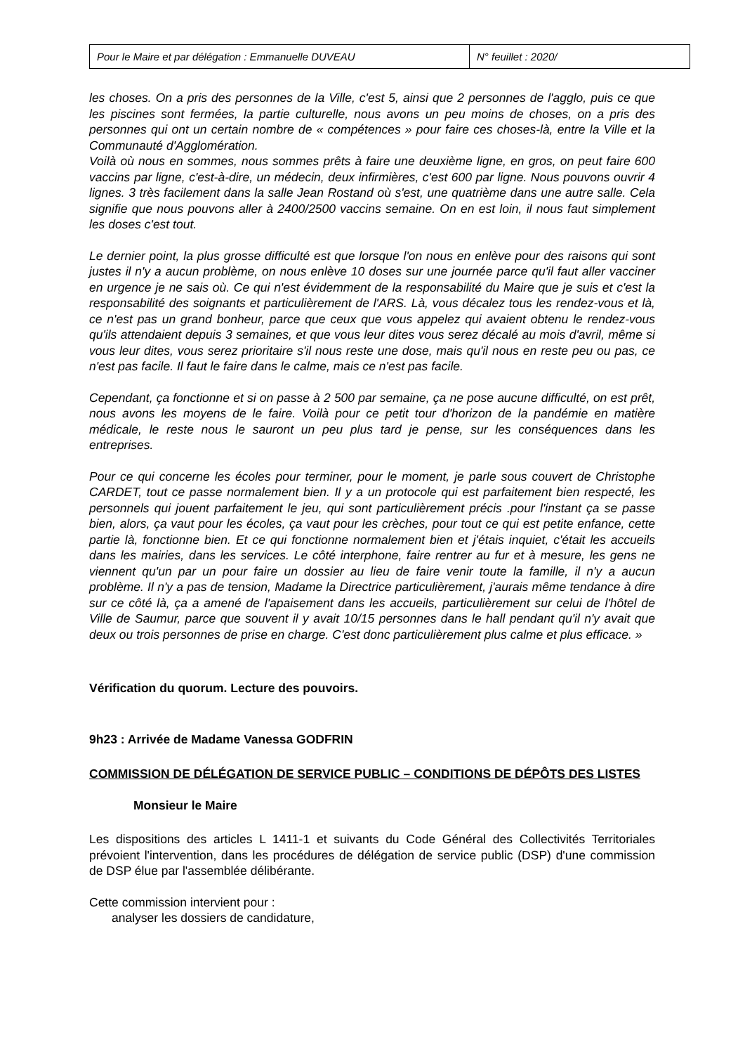| Pour le Maire et par délégation : Emmanuelle DUVEAU | N° feuillet : 2020/ |
les choses. On a pris des personnes de la Ville, c'est 5, ainsi que 2 personnes de l'agglo, puis ce que les piscines sont fermées, la partie culturelle, nous avons un peu moins de choses, on a pris des personnes qui ont un certain nombre de « compétences » pour faire ces choses-là, entre la Ville et la Communauté d'Agglomération.
Voilà où nous en sommes, nous sommes prêts à faire une deuxième ligne, en gros, on peut faire 600 vaccins par ligne, c'est-à-dire, un médecin, deux infirmières, c'est 600 par ligne. Nous pouvons ouvrir 4 lignes. 3 très facilement dans la salle Jean Rostand où s'est, une quatrième dans une autre salle. Cela signifie que nous pouvons aller à 2400/2500 vaccins semaine. On en est loin, il nous faut simplement les doses c'est tout.
Le dernier point, la plus grosse difficulté est que lorsque l'on nous en enlève pour des raisons qui sont justes il n'y a aucun problème, on nous enlève 10 doses sur une journée parce qu'il faut aller vacciner en urgence je ne sais où. Ce qui n'est évidemment de la responsabilité du Maire que je suis et c'est la responsabilité des soignants et particulièrement de l'ARS. Là, vous décalez tous les rendez-vous et là, ce n'est pas un grand bonheur, parce que ceux que vous appelez qui avaient obtenu le rendez-vous qu'ils attendaient depuis 3 semaines, et que vous leur dites vous serez décalé au mois d'avril, même si vous leur dites, vous serez prioritaire s'il nous reste une dose, mais qu'il nous en reste peu ou pas, ce n'est pas facile. Il faut le faire dans le calme, mais ce n'est pas facile.
Cependant, ça fonctionne et si on passe à 2 500 par semaine, ça ne pose aucune difficulté, on est prêt, nous avons les moyens de le faire. Voilà pour ce petit tour d'horizon de la pandémie en matière médicale, le reste nous le sauront un peu plus tard je pense, sur les conséquences dans les entreprises.
Pour ce qui concerne les écoles pour terminer, pour le moment, je parle sous couvert de Christophe CARDET, tout ce passe normalement bien. Il y a un protocole qui est parfaitement bien respecté, les personnels qui jouent parfaitement le jeu, qui sont particulièrement précis .pour l'instant ça se passe bien, alors, ça vaut pour les écoles, ça vaut pour les crèches, pour tout ce qui est petite enfance, cette partie là, fonctionne bien. Et ce qui fonctionne normalement bien et j'étais inquiet, c'était les accueils dans les mairies, dans les services. Le côté interphone, faire rentrer au fur et à mesure, les gens ne viennent qu'un par un pour faire un dossier au lieu de faire venir toute la famille, il n'y a aucun problème. Il n'y a pas de tension, Madame la Directrice particulièrement, j'aurais même tendance à dire sur ce côté là, ça a amené de l'apaisement dans les accueils, particulièrement sur celui de l'hôtel de Ville de Saumur, parce que souvent il y avait 10/15 personnes dans le hall pendant qu'il n'y avait que deux ou trois personnes de prise en charge. C'est donc particulièrement plus calme et plus efficace. »
Vérification du quorum. Lecture des pouvoirs.
9h23 : Arrivée de Madame Vanessa GODFRIN
COMMISSION DE DÉLÉGATION DE SERVICE PUBLIC – CONDITIONS DE DÉPÔTS DES LISTES
Monsieur le Maire
Les dispositions des articles L 1411-1 et suivants du Code Général des Collectivités Territoriales prévoient l'intervention, dans les procédures de délégation de service public (DSP) d'une commission de DSP élue par l'assemblée délibérante.
Cette commission intervient pour :
analyser les dossiers de candidature,